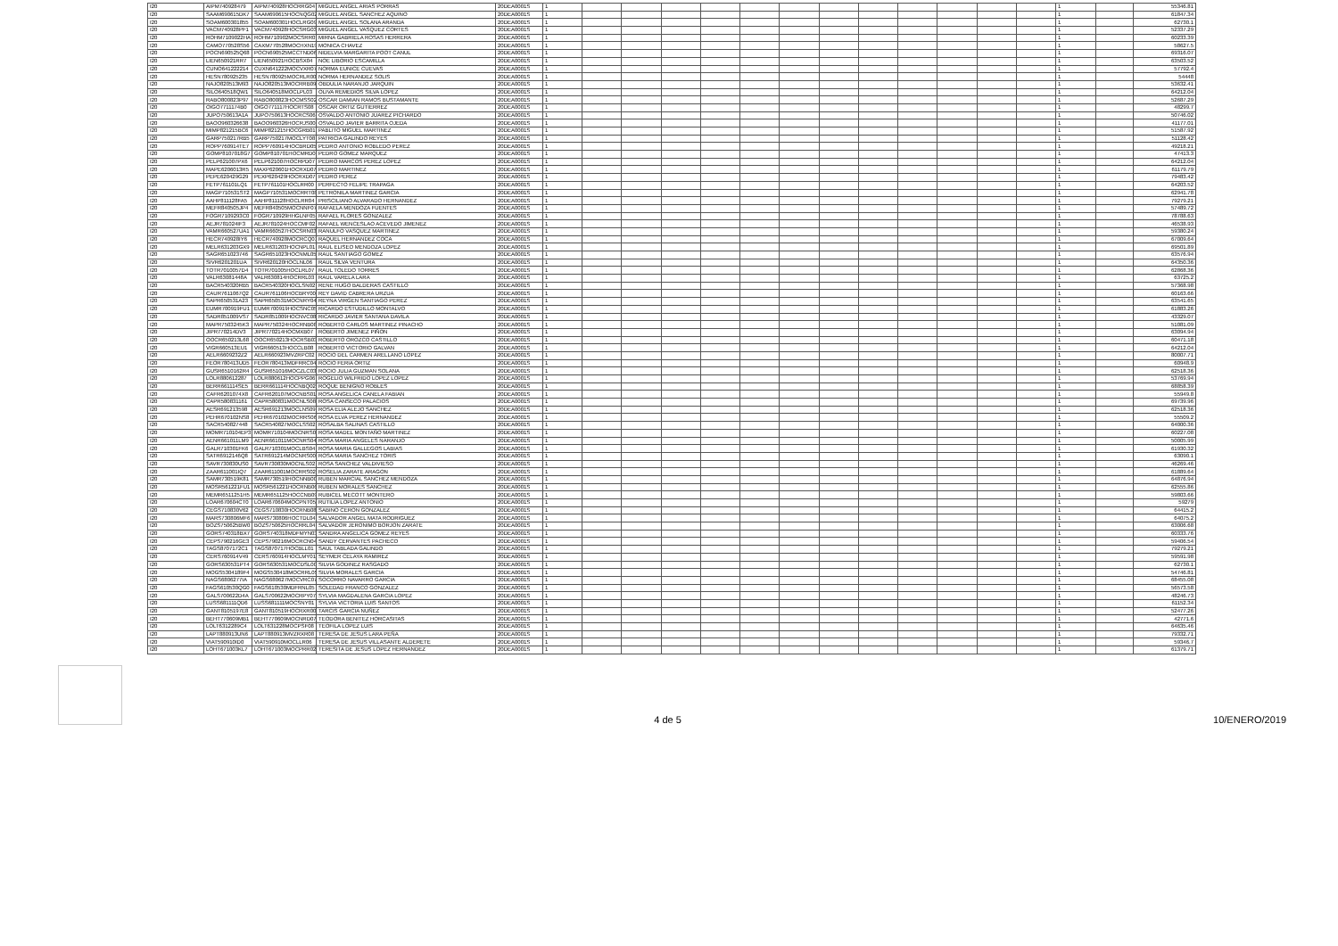| I20 | AIPM740928479 | AIPM740928HOCRRG04 | MIGUEL ANGEL ARIAS PORRAS | 20DEA0001S | 1 | | | | | | | | | | | | | 1 | | 55346.81 |
| I20 | SAAM690615DK7 | SAAM690615HOCNQG02 | MIGUEL ANGEL SANCHEZ AQUINO | 20DEA0001S | 1 | | | | | | | | | | | | | 1 | | 61847.34 |
| I20 | SOAM600301855 | SOAM600301HOCLRG09 | MIGUEL ANGEL SOLANA ARANDA | 20DEA0001S | 1 | | | | | | | | | | | | | 1 | | 62730.1 |
| I20 | VACM740928PF1 | VACM740928HOCSRG03 | MIGUEL ANGEL VASQUEZ CORTES | 20DEA0001S | 1 | | | | | | | | | | | | | 1 | | 52337.29 |
| I20 | ROHM7109022HA | ROHM710902MOCSRR07 | MIRNA GABRIELA ROSAS HERRERA | 20DEA0001S | 1 | | | | | | | | | | | | | 1 | | 60233.39 |
| I20 | CAMO770528S56 | CAXM770528MOCHXN19 | MONICA CHAVEZ | 20DEA0001S | 1 | | | | | | | | | | | | | 1 | | 58627.5 |
| I20 | POCN690525Q68 | POCN690525MCCTND06 | NIDELVIA MARGARITA POOT CANUL | 20DEA0001S | 1 | | | | | | | | | | | | | 1 | | 69316.07 |
| I20 | LIEN650921RR7 | LIEN650921HOCBSX04 | NOE LIBORIO ESCAMILLA | 20DEA0001S | 1 | | | | | | | | | | | | | 1 | | 63503.52 |
| I20 | CUNO641222214 | CUXN641222MOCVXR07 | NORMA EUNICE CUEVAS | 20DEA0001S | 1 | | | | | | | | | | | | | 1 | | 57792.4 |
| I20 | HESN780925235 | HESN780925MOCRLR00 | NORMA HERNANDEZ SOLIS | 20DEA0001S | 1 | | | | | | | | | | | | | 1 | | 54448 |
| I20 | NAJO820513M93 | NAJO820513MOCRRB09 | OBDULIA NARANJO JARQUIN | 20DEA0001S | 1 | | | | | | | | | | | | | 1 | | 53632.41 |
| I20 | SILO640518QW1 | SILO640518MOCLPL03 | OLIVA REMEDIOS SILVA LOPEZ | 20DEA0001S | 1 | | | | | | | | | | | | | 1 | | 64212.04 |
| I20 | RABO800823P97 | RABO800823HOCMSS02 | OSCAR DAMIAN RAMOS BUSTAMANTE | 20DEA0001S | 1 | | | | | | | | | | | | | 1 | | 52687.29 |
| I20 | OIGO7711174B0 | OIGO771117HOCRTS08 | OSCAR ORTIZ GUTIERREZ | 20DEA0001S | 1 | | | | | | | | | | | | | 1 | | 48299.7 |
| I20 | JUPO750613A1A | JUPO750613HOCRCS06 | OSVALDO ANTONIO JUAREZ PICHARDO | 20DEA0001S | 1 | | | | | | | | | | | | | 1 | | 50746.02 |
| I20 | BAOO960326638 | BAOO960326HOCRJS00 | OSVALDO JAVIER BARRITA OJEDA | 20DEA0001S | 1 | | | | | | | | | | | | | 1 | | 41177.01 |
| I20 | MIMP821215BC6 | MIMP821215HOCGRB01 | PABLITO MIGUEL MARTINEZ | 20DEA0001S | 1 | | | | | | | | | | | | | 1 | | 51587.92 |
| I20 | GARP750217RB5 | GARP750217MOCLYT08 | PATRICIA GALINDO REYES | 20DEA0001S | 1 | | | | | | | | | | | | | 1 | | 51128.42 |
| I20 | ROPP760914TE7 | ROPP760914HOCBRD05 | PEDRO ANTONIO ROBLEDO PEREZ | 20DEA0001S | 1 | | | | | | | | | | | | | 1 | | 49218.21 |
| I20 | GOMP8107018G7 | GOMP810701HOCMRD00 | PEDRO GOMEZ MARQUEZ | 20DEA0001S | 1 | | | | | | | | | | | | | 1 | | 47413.3 |
| I20 | PELP621007PX6 | PELP621007HOCRPD07 | PEDRO MARCOS PEREZ LOPEZ | 20DEA0001S | 1 | | | | | | | | | | | | | 1 | | 64212.04 |
| I20 | MAPE6206013R5 | MAXP620601HOCRXD07 | PEDRO MARTINEZ | 20DEA0001S | 1 | | | | | | | | | | | | | 1 | | 61179.79 |
| I20 | PEPE620429G29 | PEXP620429HOCRXD07 | PEDRO PEREZ | 20DEA0001S | 1 | | | | | | | | | | | | | 1 | | 79483.42 |
| I20 | FETP761101LQ1 | FETP761101HOCLRR00 | PERFECTO FELIPE TRAPAGA | 20DEA0001S | 1 | | | | | | | | | | | | | 1 | | 64203.52 |
| I20 | MAGP710531ST2 | MAGP710531MOCRRT08 | PETRONILA MARTINEZ GARCIA | 20DEA0001S | 1 | | | | | | | | | | | | | 1 | | 62941.78 |
| I20 | AAHP811128FA5 | AAHP811128HOCLRR04 | PRISCILIANO ALVARADO HERNANDEZ | 20DEA0001S | 1 | | | | | | | | | | | | | 1 | | 79279.21 |
| I20 | MEFR840505JP4 | MEFR840505MOCNNF07 | RAFAELA MENDOZA FUENTES | 20DEA0001S | 1 | | | | | | | | | | | | | 1 | | 57489.72 |
| I20 | FOGR7109293C0 | FOGR710929HHGLNF05 | RAFAEL FLORES GONZALEZ | 20DEA0001S | 1 | | | | | | | | | | | | | 1 | | 78788.63 |
| I20 | AEJR781024IF3 | AEJR781024HOCCMF02 | RAFAEL WENCESLAO ACEVEDO JIMENEZ | 20DEA0001S | 1 | | | | | | | | | | | | | 1 | | 46538.93 |
| I20 | VAMR660527UA1 | VAMR660527HOCSRN03 | RANULFO VASQUEZ MARTINEZ | 20DEA0001S | 1 | | | | | | | | | | | | | 1 | | 59380.24 |
| I20 | HECR740928IY6 | HECR740928MOCRCQ01 | RAQUEL HERNANDEZ COCA | 20DEA0001S | 1 | | | | | | | | | | | | | 1 | | 67009.64 |
| I20 | MELR631203GX9 | MELR631203HOCNPL01 | RAUL ELISEO MENDOZA LOPEZ | 20DEA0001S | 1 | | | | | | | | | | | | | 1 | | 69501.89 |
| I20 | SAGR651023746 | SAGR651023HOCNML05 | RAUL SANTIAGO GOMEZ | 20DEA0001S | 1 | | | | | | | | | | | | | 1 | | 63576.94 |
| I20 | SIVR6201201UA | SIVR620120HOCLNL06 | RAUL SILVA VENTURA | 20DEA0001S | 1 | | | | | | | | | | | | | 1 | | 64350.36 |
| I20 | TOTR7010057D4 | TOTR701005HOCLRL07 | RAUL TOLEDO TORRES | 20DEA0001S | 1 | | | | | | | | | | | | | 1 | | 62868.36 |
| I20 | VALR63081448A | VALR630814HOCRRL03 | RAUL VARELA LARA | 20DEA0001S | 1 | | | | | | | | | | | | | 1 | | 63725.2 |
| I20 | BACR540320RB5 | BACR540320HOCLSN02 | RENE HUGO BALDERAS CASTILLO | 20DEA0001S | 1 | | | | | | | | | | | | | 1 | | 57368.98 |
| I20 | CAUR7611067Q2 | CAUR761106HOCBRY00 | REY DAVID CABRERA URZUA | 20DEA0001S | 1 | | | | | | | | | | | | | 1 | | 60163.66 |
| I20 | SAPR650531A23 | SAPR650531MOCNRY04 | REYNA VIRGEN SANTIAGO PEREZ | 20DEA0001S | 1 | | | | | | | | | | | | | 1 | | 63541.65 |
| I20 | EUMR700919FU1 | EUMR700919HOCSNC05 | RICARDO ESTUDILLO MONTALVO | 20DEA0001S | 1 | | | | | | | | | | | | | 1 | | 61883.26 |
| I20 | SADR851009VS7 | SADR851009HOCNVC08 | RICARDO JAVIER SANTANA DAVILA | 20DEA0001S | 1 | | | | | | | | | | | | | 1 | | 43329.07 |
| I20 | MAPR7503245K3 | MAPR750324HOCRNB08 | ROBERTO CARLOS MARTINEZ PINACHO | 20DEA0001S | 1 | | | | | | | | | | | | | 1 | | 51081.09 |
| I20 | JIPR770214DV3 | JIPR770214HOCMXB07 | ROBERTO JIMENEZ PIÑON | 20DEA0001S | 1 | | | | | | | | | | | | | 1 | | 63094.94 |
| I20 | OOCR650213L68 | OOCR650213HOCRSB03 | ROBERTO OROZCO CASTILLO | 20DEA0001S | 1 | | | | | | | | | | | | | 1 | | 60471.18 |
| I20 | VIGR660513EU1 | VIGR660513HOCCLB08 | ROBERTO VICTORIO GALVAN | 20DEA0001S | 1 | | | | | | | | | | | | | 1 | | 64212.04 |
| I20 | AELR6609232Z2 | AELR660923MVZRPC02 | ROCIO DEL CARMEN ARELLANO LOPEZ | 20DEA0001S | 1 | | | | | | | | | | | | | 1 | | 80007.71 |
| I20 | FEOR780413UD5 | FEOR780413MDFRRC04 | ROCIO FERIA ORTIZ | 20DEA0001S | 1 | | | | | | | | | | | | | 1 | | 60948.9 |
| I20 | GUSR6510162R4 | GUSR651016MOCZLC03 | ROCIO JULIA GUZMAN SOLANA | 20DEA0001S | 1 | | | | | | | | | | | | | 1 | | 62518.36 |
| I20 | LOLR880612287 | LOLR880612HOCPPG06 | ROGELIO WILFRIDO LOPEZ LOPEZ | 20DEA0001S | 1 | | | | | | | | | | | | | 1 | | 53769.94 |
| I20 | BERR661114SE5 | BERR661114HOCNBQ02 | ROQUE BENIGNO ROBLES | 20DEA0001S | 1 | | | | | | | | | | | | | 1 | | 68858.39 |
| I20 | CAFR6201074X8 | CAFR620107MOCNBS01 | ROSA ANGELICA CANELA FABIAN | 20DEA0001S | 1 | | | | | | | | | | | | | 1 | | 55949.8 |
| I20 | CAPR580831161 | CAPR580831MOCNLS08 | ROSA CANSECO PALACIOS | 20DEA0001S | 1 | | | | | | | | | | | | | 1 | | 69739.96 |
| I20 | AESR691213598 | AESR691213MOCLNS09 | ROSA ELIA ALEJO SANCHEZ | 20DEA0001S | 1 | | | | | | | | | | | | | 1 | | 62518.36 |
| I20 | PEHR670102NS8 | PEHR670102MOCRRS06 | ROSA ELVA PEREZ HERNANDEZ | 20DEA0001S | 1 | | | | | | | | | | | | | 1 | | 55509.2 |
| I20 | SACR540827448 | SACR540827MOCLSS02 | ROSALBA SALINAS CASTILLO | 20DEA0001S | 1 | | | | | | | | | | | | | 1 | | 64000.36 |
| I20 | MOMR710104EP3 | MOMR710104MOCNRS02 | ROSA MADEL MONTAÑO MARTINEZ | 20DEA0001S | 1 | | | | | | | | | | | | | 1 | | 60227.08 |
| I20 | AENR661011LM9 | AENR661011MOCNRS04 | ROSA MARIA ANGELES NARANJO | 20DEA0001S | 1 | | | | | | | | | | | | | 1 | | 50005.99 |
| I20 | GALR710301FK6 | GALR710301MOCLBS04 | ROSA MARIA GALLEGOS LABIAS | 20DEA0001S | 1 | | | | | | | | | | | | | 1 | | 61930.32 |
| I20 | SATR6912146Q8 | SATR691214MOCNRS00 | ROSA MARIA SANCHEZ TORIS | 20DEA0001S | 1 | | | | | | | | | | | | | 1 | | 63090.1 |
| I20 | SAVR730830US0 | SAVR730830MOCNLS02 | ROSA SANCHEZ VALDIVIESO | 20DEA0001S | 1 | | | | | | | | | | | | | 1 | | 46269.46 |
| I20 | ZAAR611001IQ7 | ZAAR611001MOCRRS02 | ROSELIA ZARATE ARAGON | 20DEA0001S | 1 | | | | | | | | | | | | | 1 | | 61889.64 |
| I20 | SAMR730519K81 | SAMR730519HOCNNB00 | RUBEN MARCIAL SANCHEZ MENDOZA | 20DEA0001S | 1 | | | | | | | | | | | | | 1 | | 64876.94 |
| I20 | MOSR561221FU1 | MOSR561221HOCRNB06 | RUBEN MORALES SANCHEZ | 20DEA0001S | 1 | | | | | | | | | | | | | 1 | | 62555.86 |
| I20 | MEMR6511251H5 | MEMR651125HOCCNB09 | RUBICEL MECOTT MONTERO | 20DEA0001S | 1 | | | | | | | | | | | | | 1 | | 59803.66 |
| I20 | LOAR670604CT0 | LOAR670604MOCPNT05 | RUTILIA LOPEZ ANTONIO | 20DEA0001S | 1 | | | | | | | | | | | | | 1 | | 59279 |
| I20 | CEGS710830V62 | CEGS710830HOCRNB08 | SABINO CERON GONZALEZ | 20DEA0001S | 1 | | | | | | | | | | | | | 1 | | 64415.2 |
| I20 | MARS730806MF6 | MARS730806HOCTDL04 | SALVADOR ANGEL MATA RODRIGUEZ | 20DEA0001S | 1 | | | | | | | | | | | | | 1 | | 64075.2 |
| I20 | BOZS750625BW0 | BOZS750625HOCRRL04 | SALVADOR JERONIMO BORJON ZARATE | 20DEA0001S | 1 | | | | | | | | | | | | | 1 | | 63006.68 |
| I20 | GORS740318BX7 | GORS740318MDFMYN03 | SANDRA ANGELICA GOMEZ REYES | 20DEA0001S | 1 | | | | | | | | | | | | | 1 | | 60333.76 |
| I20 | CEPS790216GE3 | CEPS790216MOCRCN04 | SANDY CERVANTES PACHECO | 20DEA0001S | 1 | | | | | | | | | | | | | 1 | | 59406.54 |
| I20 | TAGS8707172C1 | TAGS870717HOCBLL01 | SAUL TABLADA GALINDO | 20DEA0001S | 1 | | | | | | | | | | | | | 1 | | 79279.21 |
| I20 | CERS760914V49 | CERS760914HOCLMY01 | SEYMER CELAYA RAMIREZ | 20DEA0001S | 1 | | | | | | | | | | | | | 1 | | 59591.98 |
| I20 | GORS630531PT4 | GORS630531MOCDSL00 | SILVIA GODINEZ RASGADO | 20DEA0001S | 1 | | | | | | | | | | | | | 1 | | 62730.1 |
| I20 | MOGS5304189F4 | MOGS530418MOCRRL05 | SILVIA MORALES GARCIA | 20DEA0001S | 1 | | | | | | | | | | | | | 1 | | 54746.81 |
| I20 | NAGS6806277IA | NAGS680627MOCVRC07 | SOCORRO NAVARRO GARCIA | 20DEA0001S | 1 | | | | | | | | | | | | | 1 | | 68455.08 |
| I20 | FAGS610530QG0 | FAGS610530MDFRNL05 | SOLEDAD FRANCO GONZALEZ | 20DEA0001S | 1 | | | | | | | | | | | | | 1 | | 56573.58 |
| I20 | GALS700622D4A | GALS700622MOCRPY07 | SYLVIA MAGDALENA GARCIA LOPEZ | 20DEA0001S | 1 | | | | | | | | | | | | | 1 | | 48246.73 |
| I20 | LUSS681111QD6 | LUSS681111MOCSNY01 | SYLVIA VICTORIA LUIS SANTOS | 20DEA0001S | 1 | | | | | | | | | | | | | 1 | | 61152.34 |
| I20 | GANT8105197E8 | GANT810519HOCRXR00 | TARCIS GARCIA NUÑEZ | 20DEA0001S | 1 | | | | | | | | | | | | | 1 | | 52477.26 |
| I20 | BEHT770609MB1 | BEHT770609MOCNRD07 | TEODORA BENITEZ HORCASITAS | 20DEA0001S | 1 | | | | | | | | | | | | | 1 | | 42771.6 |
| I20 | LOLT6312289C4 | LOLT631228MOCPSF08 | TEOFILA LOPEZ LUIS | 20DEA0001S | 1 | | | | | | | | | | | | | 1 | | 64635.46 |
| I20 | LAPT880913UN6 | LAPT880913MVZRXR08 | TERESA DE JESUS LARA PEÑA | 20DEA0001S | 1 | | | | | | | | | | | | | 1 | | 79332.71 |
| I20 | VIAT590910ID0 | VIAT590910MOCLLR06 | TERESA DE JESUS VILLASANTE ALDERETE | 20DEA0001S | 1 | | | | | | | | | | | | | 1 | | 59346.7 |
| I20 | LOHT671003KL7 | LOHT671003MOCPRR02 | TERESITA DE JESUS LOPEZ HERNANDEZ | 20DEA0001S | 1 | | | | | | | | | | | | | 1 | | 61379.71 |
4 de 5
10/ENERO/2019